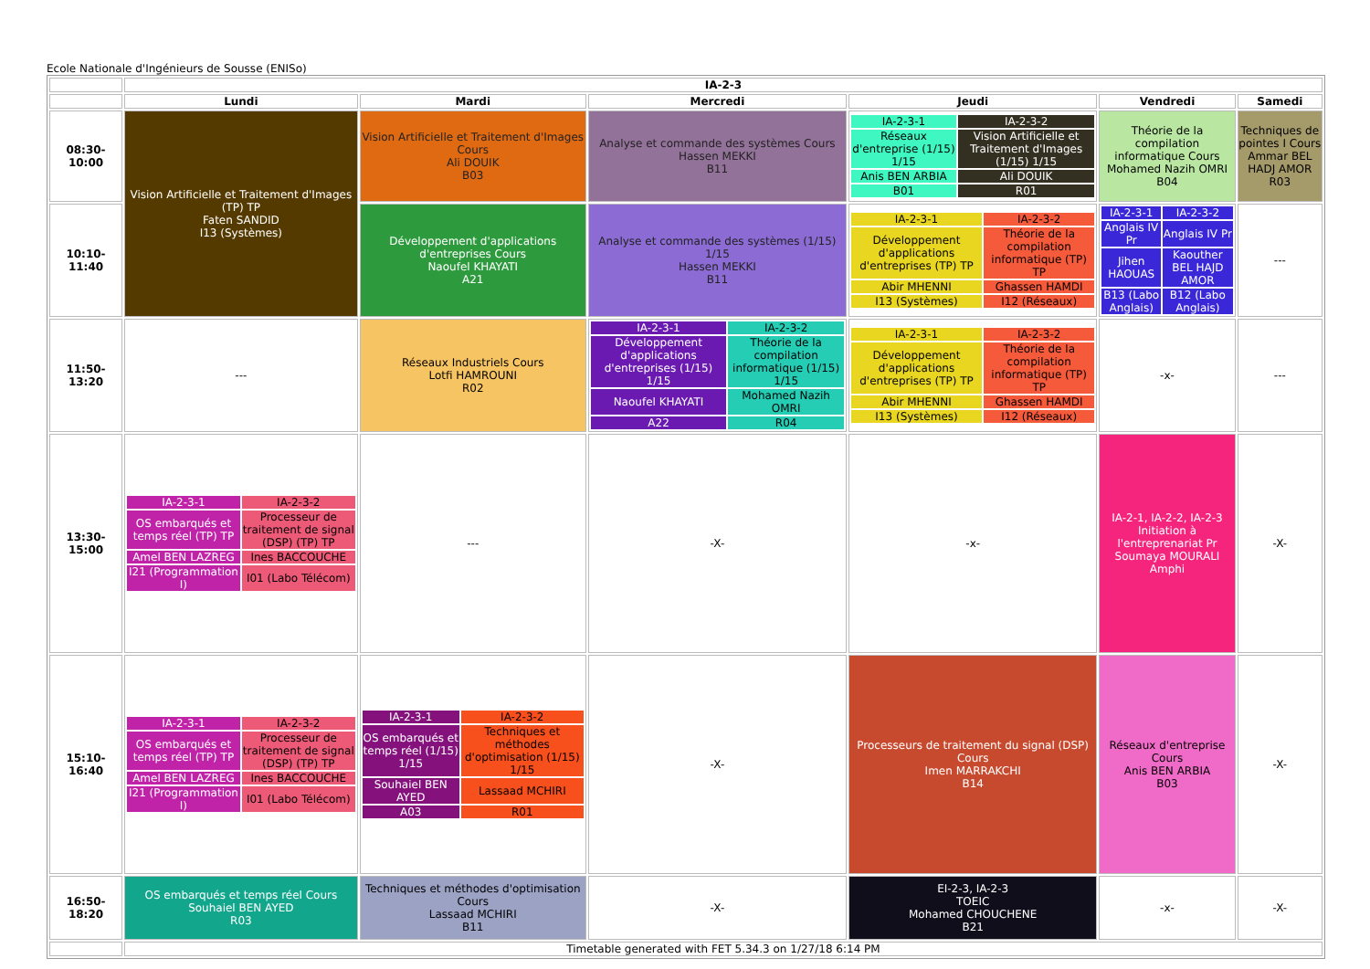Ecole Nationale d'Ingénieurs de Sousse (ENISo)
| | IA-2-3 | | | | | |
| --- | --- | --- | --- | --- | --- | --- |
| | Lundi | Mardi | Mercredi | Jeudi | Vendredi | Samedi |
| 08:30-10:00 | Vision Artificielle et Traitement d'Images (TP) TP Faten SANDID I13 (Systèmes) | Vision Artificielle et Traitement d'Images Cours Ali DOUIK B03 | Analyse et commande des systèmes Cours Hassen MEKKI B11 | / IA-2-3-1 / IA-2-3-2 / / Réseaux d'entreprise (1/15) 1/15 / Vision Artificielle et Traitement d'Images (1/15) 1/15 / / Anis BEN ARBIA / Ali DOUIK / / B01 / R01 / | Théorie de la compilation informatique Cours Mohamed Nazih OMRI B04 | Techniques de pointes I Cours Ammar BEL HADJ AMOR R03 |
| 10:10-11:40 | | Développement d'applications d'entreprises Cours Naoufel KHAYATI A21 | Analyse et commande des systèmes (1/15) 1/15 Hassen MEKKI B11 | / IA-2-3-1 / IA-2-3-2 / / Développement d'applications d'entreprises (TP) TP / Théorie de la compilation informatique (TP) TP / / Abir MHENNI / Ghassen HAMDI / / I13 (Systèmes) / I12 (Réseaux) / | / IA-2-3-1 / IA-2-3-2 / / Anglais IV Pr / Anglais IV Pr / / Jihen HAOUAS / Kaouther BEL HAJD AMOR / / B13 (Labo Anglais) / B12 (Labo Anglais) / | --- |
| 11:50-13:20 | --- | Réseaux Industriels Cours Lotfi HAMROUNI R02 | / IA-2-3-1 / IA-2-3-2 / / Développement d'applications d'entreprises (1/15) 1/15 / Théorie de la compilation informatique (1/15) 1/15 / / Naoufel KHAYATI / Mohamed Nazih OMRI / / A22 / R04 / | / IA-2-3-1 / IA-2-3-2 / / Développement d'applications d'entreprises (TP) TP / Théorie de la compilation informatique (TP) TP / / Abir MHENNI / Ghassen HAMDI / / I13 (Systèmes) / I12 (Réseaux) / | -x- | --- |
| 13:30-15:00 | / IA-2-3-1 / IA-2-3-2 / / OS embarqués et temps réel (TP) TP / Processeur de traitement de signal (DSP) (TP) TP / / Amel BEN LAZREG / Ines BACCOUCHE / / I21 (Programmation I) / I01 (Labo Télécom) / | --- | -X- | -x- | IA-2-1, IA-2-2, IA-2-3 Initiation à l'entreprenariat Pr Soumaya MOURALI Amphi | -X- |
| 15:10-16:40 | / IA-2-3-1 / IA-2-3-2 / / OS embarqués et temps réel (TP) TP / Processeur de traitement de signal (DSP) (TP) TP / / Amel BEN LAZREG / Ines BACCOUCHE / / I21 (Programmation I) / I01 (Labo Télécom) / | / IA-2-3-1 / IA-2-3-2 / / OS embarqués et temps réel (1/15) 1/15 / Techniques et méthodes d'optimisation (1/15) 1/15 / / Souhaiel BEN AYED / Lassaad MCHIRI / / A03 / R01 / | -X- | Processeurs de traitement du signal (DSP) Cours Imen MARRAKCHI B14 | Réseaux d'entreprise Cours Anis BEN ARBIA B03 | -X- |
| 16:50-18:20 | OS embarqués et temps réel Cours Souhaiel BEN AYED R03 | Techniques et méthodes d'optimisation Cours Lassaad MCHIRI B11 | -X- | EI-2-3, IA-2-3 TOEIC Mohamed CHOUCHENE B21 | -x- | -X- |
| | Timetable generated with FET 5.34.3 on 1/27/18 6:14 PM | | | | | |